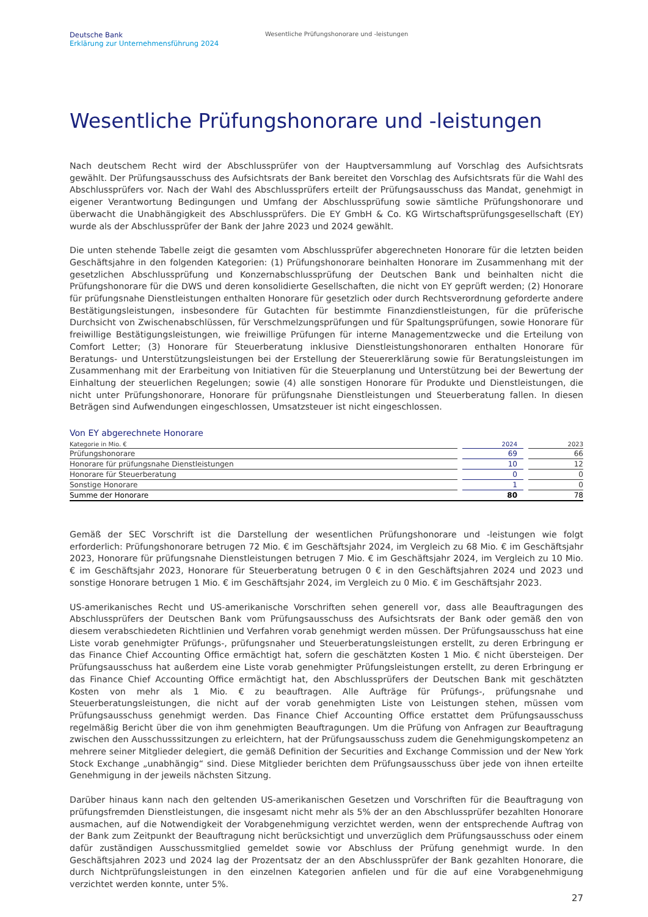Deutsche Bank
Erklärung zur Unternehmensführung 2024
Wesentliche Prüfungshonorare und -leistungen
Wesentliche Prüfungshonorare und -leistungen
Nach deutschem Recht wird der Abschlussprüfer von der Hauptversammlung auf Vorschlag des Aufsichtsrats gewählt. Der Prüfungsausschuss des Aufsichtsrats der Bank bereitet den Vorschlag des Aufsichtsrats für die Wahl des Abschlussprüfers vor. Nach der Wahl des Abschlussprüfers erteilt der Prüfungsausschuss das Mandat, genehmigt in eigener Verantwortung Bedingungen und Umfang der Abschlussprüfung sowie sämtliche Prüfungshonorare und überwacht die Unabhängigkeit des Abschlussprüfers. Die EY GmbH & Co. KG Wirtschaftsprüfungsgesellschaft (EY) wurde als der Abschlussprüfer der Bank der Jahre 2023 und 2024 gewählt.
Die unten stehende Tabelle zeigt die gesamten vom Abschlussprüfer abgerechneten Honorare für die letzten beiden Geschäftsjahre in den folgenden Kategorien: (1) Prüfungshonorare beinhalten Honorare im Zusammenhang mit der gesetzlichen Abschlussprüfung und Konzernabschlussprüfung der Deutschen Bank und beinhalten nicht die Prüfungshonorare für die DWS und deren konsolidierte Gesellschaften, die nicht von EY geprüft werden; (2) Honorare für prüfungsnahe Dienstleistungen enthalten Honorare für gesetzlich oder durch Rechtsverordnung geforderte andere Bestätigungsleistungen, insbesondere für Gutachten für bestimmte Finanzdienstleistungen, für die prüferische Durchsicht von Zwischenabschlüssen, für Verschmelzungsprüfungen und für Spaltungsprüfungen, sowie Honorare für freiwillige Bestätigungsleistungen, wie freiwillige Prüfungen für interne Managementzwecke und die Erteilung von Comfort Letter; (3) Honorare für Steuerberatung inklusive Dienstleistungshonoraren enthalten Honorare für Beratungs- und Unterstützungsleistungen bei der Erstellung der Steuererklärung sowie für Beratungsleistungen im Zusammenhang mit der Erarbeitung von Initiativen für die Steuerplanung und Unterstützung bei der Bewertung der Einhaltung der steuerlichen Regelungen; sowie (4) alle sonstigen Honorare für Produkte und Dienstleistungen, die nicht unter Prüfungshonorare, Honorare für prüfungsnahe Dienstleistungen und Steuerberatung fallen. In diesen Beträgen sind Aufwendungen eingeschlossen, Umsatzsteuer ist nicht eingeschlossen.
Von EY abgerechnete Honorare
| Kategorie in Mio. € | | 2024 | | 2023 |
| Prüfungshonorare | | 69 | | 66 |
| Honorare für prüfungsnahe Dienstleistungen | | 10 | | 12 |
| Honorare für Steuerberatung | | 0 | | 0 |
| Sonstige Honorare | | 1 | | 0 |
| Summe der Honorare | | 80 | | 78 |
Gemäß der SEC Vorschrift ist die Darstellung der wesentlichen Prüfungshonorare und -leistungen wie folgt erforderlich: Prüfungshonorare betrugen 72 Mio. € im Geschäftsjahr 2024, im Vergleich zu 68 Mio. € im Geschäftsjahr 2023, Honorare für prüfungsnahe Dienstleistungen betrugen 7 Mio. € im Geschäftsjahr 2024, im Vergleich zu 10 Mio. € im Geschäftsjahr 2023, Honorare für Steuerberatung betrugen 0 € in den Geschäftsjahren 2024 und 2023 und sonstige Honorare betrugen 1 Mio. € im Geschäftsjahr 2024, im Vergleich zu 0 Mio. € im Geschäftsjahr 2023.
US-amerikanisches Recht und US-amerikanische Vorschriften sehen generell vor, dass alle Beauftragungen des Abschlussprüfers der Deutschen Bank vom Prüfungsausschuss des Aufsichtsrats der Bank oder gemäß den von diesem verabschiedeten Richtlinien und Verfahren vorab genehmigt werden müssen. Der Prüfungsausschuss hat eine Liste vorab genehmigter Prüfungs-, prüfungsnaher und Steuerberatungsleistungen erstellt, zu deren Erbringung er das Finance Chief Accounting Office ermächtigt hat, sofern die geschätzten Kosten 1 Mio. € nicht übersteigen. Der Prüfungsausschuss hat außerdem eine Liste vorab genehmigter Prüfungsleistungen erstellt, zu deren Erbringung er das Finance Chief Accounting Office ermächtigt hat, den Abschlussprüfers der Deutschen Bank mit geschätzten Kosten von mehr als 1 Mio. € zu beauftragen. Alle Aufträge für Prüfungs-, prüfungsnahe und Steuerberatungsleistungen, die nicht auf der vorab genehmigten Liste von Leistungen stehen, müssen vom Prüfungsausschuss genehmigt werden. Das Finance Chief Accounting Office erstattet dem Prüfungsausschuss regelmäßig Bericht über die von ihm genehmigten Beauftragungen. Um die Prüfung von Anfragen zur Beauftragung zwischen den Ausschusssitzungen zu erleichtern, hat der Prüfungsausschuss zudem die Genehmigungskompetenz an mehrere seiner Mitglieder delegiert, die gemäß Definition der Securities and Exchange Commission und der New York Stock Exchange „unabhängig“ sind. Diese Mitglieder berichten dem Prüfungsausschuss über jede von ihnen erteilte Genehmigung in der jeweils nächsten Sitzung.
Darüber hinaus kann nach den geltenden US-amerikanischen Gesetzen und Vorschriften für die Beauftragung von prüfungsfremden Dienstleistungen, die insgesamt nicht mehr als 5% der an den Abschlussprüfer bezahlten Honorare ausmachen, auf die Notwendigkeit der Vorabgenehmigung verzichtet werden, wenn der entsprechende Auftrag von der Bank zum Zeitpunkt der Beauftragung nicht berücksichtigt und unverzüglich dem Prüfungsausschuss oder einem dafür zuständigen Ausschussmitglied gemeldet sowie vor Abschluss der Prüfung genehmigt wurde. In den Geschäftsjahren 2023 und 2024 lag der Prozentsatz der an den Abschlussprüfer der Bank gezahlten Honorare, die durch Nichtprüfungsleistungen in den einzelnen Kategorien anfielen und für die auf eine Vorabgenehmigung verzichtet werden konnte, unter 5%.
27